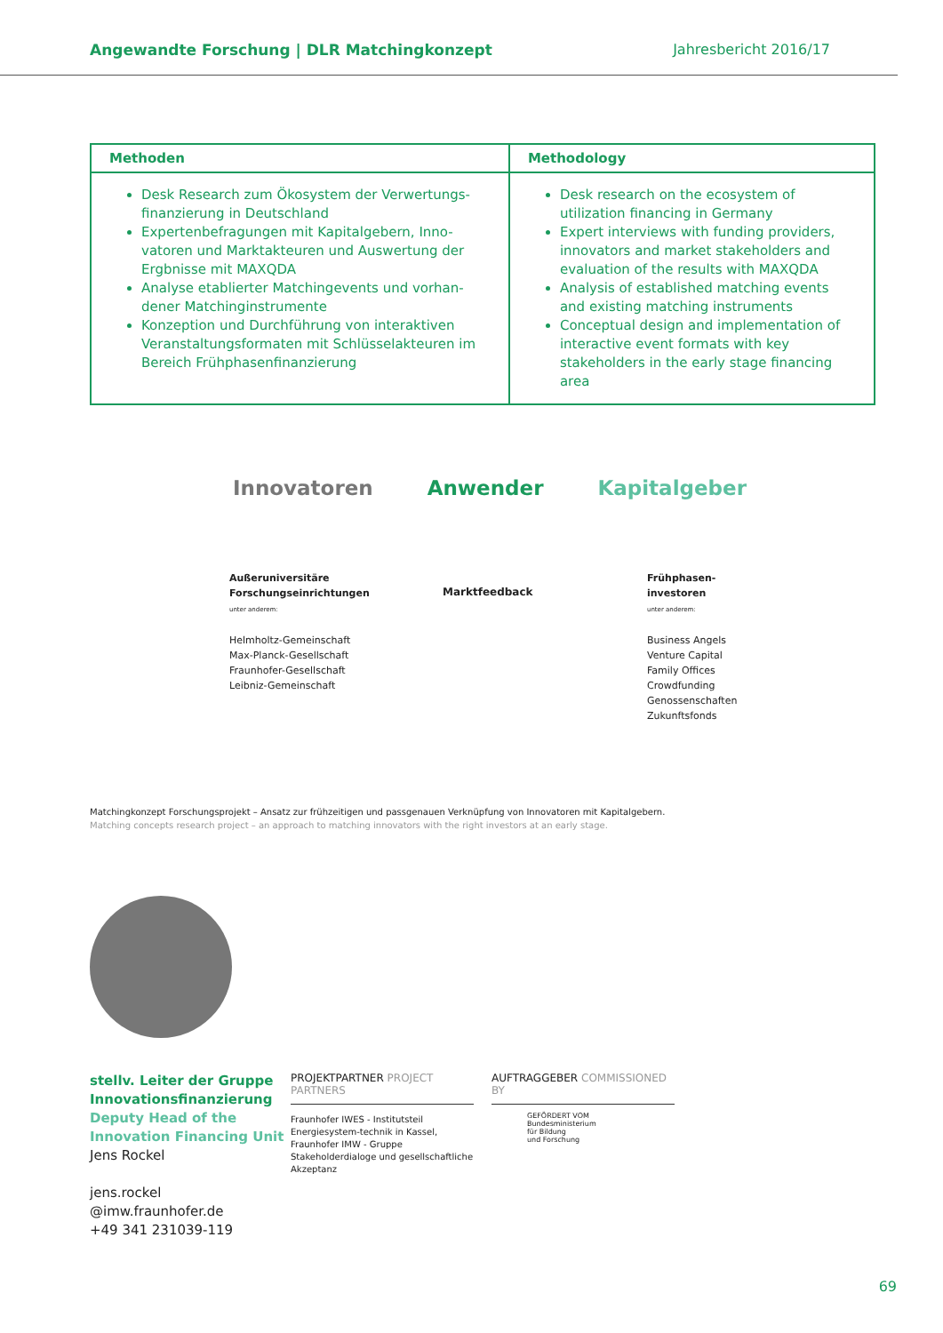Angewandte Forschung | DLR Matchingkonzept Jahresbericht 2016/17
| Methoden | Methodology |
| --- | --- |
| Desk Research zum Ökosystem der Verwertungs-finanzierung in Deutschland Expertenbefragungen mit Kapitalgebern, Inno-vatoren und Marktakteuren und Auswertung der Ergbnisse mit MAXQDA Analyse etablierter Matchingevents und vorhan-dener Matchinginstrumente Konzeption und Durchführung von interaktiven Veranstaltungsformaten mit Schlüsselakteuren im Bereich Frühphasenfinanzierung | Desk research on the ecosystem of utilization financing in Germany Expert interviews with funding providers, innovators and market stakeholders and evaluation of the results with MAXQDA Analysis of established matching events and existing matching instruments Conceptual design and implementation of interactive event formats with key stakeholders in the early stage financing area |
Innovatoren Anwender Kapitalgeber
Außeruniversitäre Forschungseinrichtungen
unter anderem:
Helmholtz-Gemeinschaft
Max-Planck-Gesellschaft
Fraunhofer-Gesellschaft
Leibniz-Gemeinschaft
Marktfeedback
Frühphasen-
investoren
unter anderem:
Business Angels
Venture Capital
Family Offices
Crowdfunding
Genossenschaften
Zukunftsfonds
Matchingkonzept Forschungsprojekt – Ansatz zur frühzeitigen und passgenauen Verknüpfung von Innovatoren mit Kapitalgebern.
Matching concepts research project – an approach to matching innovators with the right investors at an early stage.
stellv. Leiter der Gruppe Innovationsfinanzierung
Deputy Head of the Innovation Financing Unit
Jens Rockel
jens.rockel
@imw.fraunhofer.de
+49 341 231039-119
PROJEKTPARTNER PROJECT PARTNERS
Fraunhofer IWES - Institutsteil Energiesystem-technik in Kassel, Fraunhofer IMW - Gruppe Stakeholderdialoge und gesellschaftliche Akzeptanz
AUFTRAGGEBER COMMISSIONED BY
GEFÖRDERT VOM
Bundesministerium
für Bildung
und Forschung
69